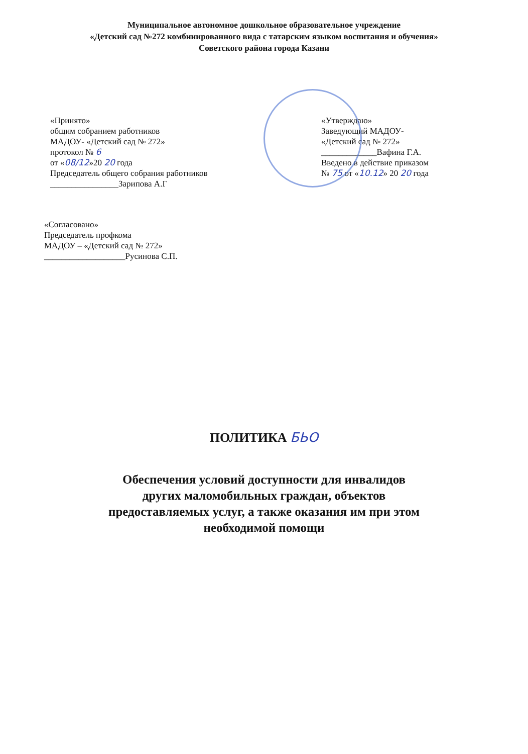Муниципальное автономное дошкольное образовательное учреждение
«Детский сад №272 комбинированного вида с татарским языком воспитания и обучения»
Советского района города Казани
«Принято»
общим собранием работников
МАДОУ- «Детский сад № 272»
протокол № 6
от «08/12»20 20 года
Председатель общего собрания работников
________________Зарипова А.Г
«Утверждаю»
Заведующий МАДОУ-
«Детский сад № 272»
_____________Вафина Г.А.
Введено в действие приказом
№ 75 от «10.12» 20 20 года
«Согласовано»
Председатель профкома
МАДОУ – «Детский сад № 272»
___________________Русинова С.П.
ПОЛИТИКА БЬО
Обеспечения условий доступности для инвалидов
других маломобильных граждан, объектов
предоставляемых услуг, а также оказания им при этом
необходимой помощи